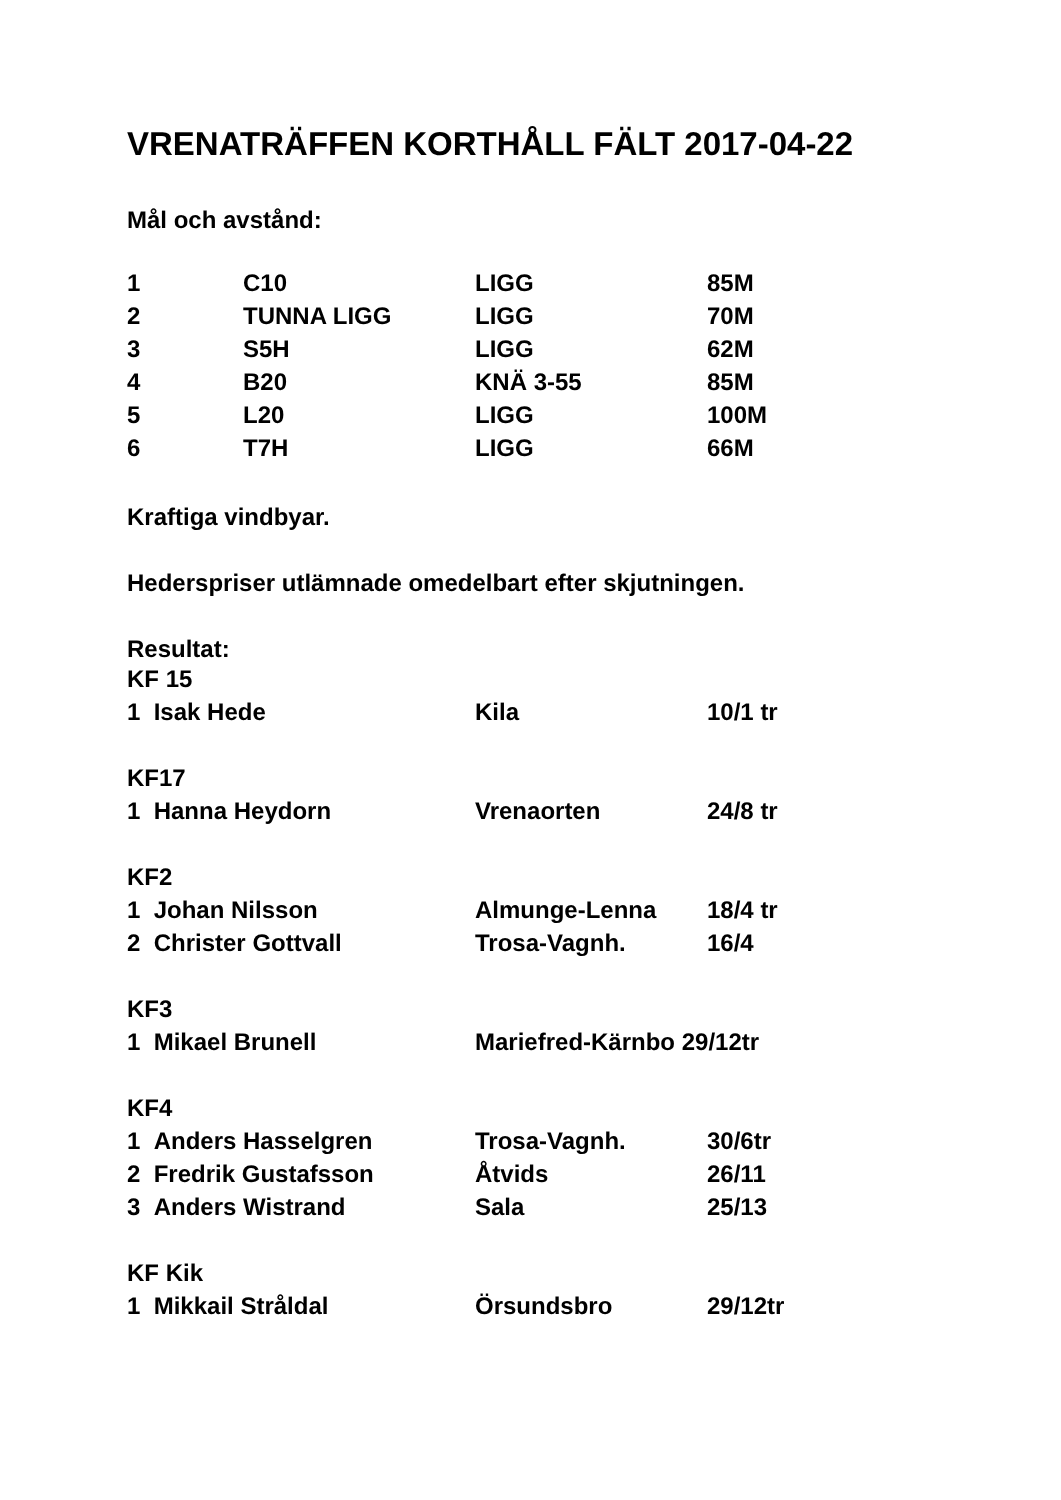VRENATRÄFFEN KORTHÅLL FÄLT 2017-04-22
Mål och avstånd:
| 1 | C10 | LIGG | 85M |
| 2 | TUNNA LIGG | LIGG | 70M |
| 3 | S5H | LIGG | 62M |
| 4 | B20 | KNÄ 3-55 | 85M |
| 5 | L20 | LIGG | 100M |
| 6 | T7H | LIGG | 66M |
Kraftiga vindbyar.
Hederspriser utlämnade omedelbart efter skjutningen.
Resultat:
| KF 15 | | |
| 1 Isak Hede | Kila | 10/1 tr |
| KF17 | | |
| 1 Hanna Heydorn | Vrenaorten | 24/8 tr |
| KF2 | | |
| 1 Johan Nilsson | Almunge-Lenna | 18/4 tr |
| 2 Christer Gottvall | Trosa-Vagnh. | 16/4 |
| KF3 | | |
| 1 Mikael Brunell | Mariefred-Kärnbo 29/12tr | |
| KF4 | | |
| 1 Anders Hasselgren | Trosa-Vagnh. | 30/6tr |
| 2 Fredrik Gustafsson | Åtvids | 26/11 |
| 3 Anders Wistrand | Sala | 25/13 |
| KF Kik | | |
| 1 Mikkail Stråldal | Örsundsbro | 29/12tr |